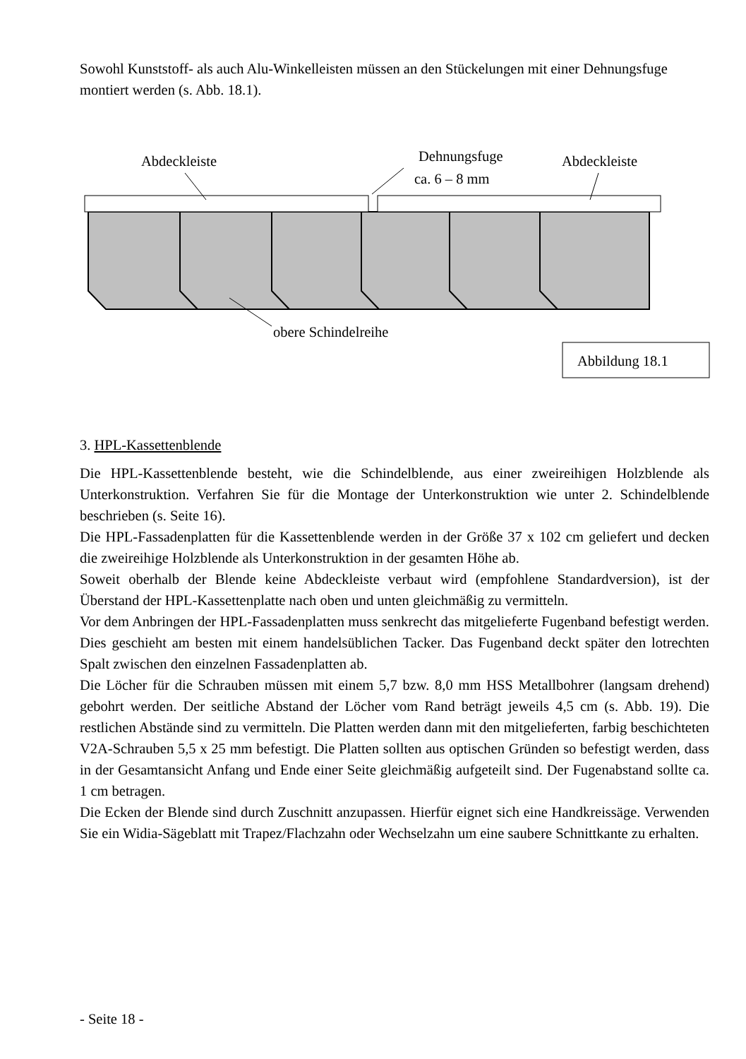Sowohl Kunststoff- als auch Alu-Winkelleisten müssen an den Stückelungen mit einer Dehnungsfuge montiert werden (s. Abb. 18.1).
Abdeckleiste
Dehnungsfuge
ca. 6 – 8 mm
Abdeckleiste
obere Schindelreihe
Abbildung 18.1
3. HPL-Kassettenblende
Die HPL-Kassettenblende besteht, wie die Schindelblende, aus einer zweireihigen Holzblende als Unterkonstruktion. Verfahren Sie für die Montage der Unterkonstruktion wie unter 2. Schindelblende beschrieben (s. Seite 16).
Die HPL-Fassadenplatten für die Kassettenblende werden in der Größe 37 x 102 cm geliefert und decken die zweireihige Holzblende als Unterkonstruktion in der gesamten Höhe ab.
Soweit oberhalb der Blende keine Abdeckleiste verbaut wird (empfohlene Standardversion), ist der Überstand der HPL-Kassettenplatte nach oben und unten gleichmäßig zu vermitteln.
Vor dem Anbringen der HPL-Fassadenplatten muss senkrecht das mitgelieferte Fugenband befestigt werden. Dies geschieht am besten mit einem handelsüblichen Tacker. Das Fugenband deckt später den lotrechten Spalt zwischen den einzelnen Fassadenplatten ab.
Die Löcher für die Schrauben müssen mit einem 5,7 bzw. 8,0 mm HSS Metallbohrer (langsam drehend) gebohrt werden. Der seitliche Abstand der Löcher vom Rand beträgt jeweils 4,5 cm (s. Abb. 19). Die restlichen Abstände sind zu vermitteln. Die Platten werden dann mit den mitgelieferten, farbig beschichteten V2A-Schrauben 5,5 x 25 mm befestigt. Die Platten sollten aus optischen Gründen so befestigt werden, dass in der Gesamtansicht Anfang und Ende einer Seite gleichmäßig aufgeteilt sind. Der Fugenabstand sollte ca. 1 cm betragen.
Die Ecken der Blende sind durch Zuschnitt anzupassen. Hierfür eignet sich eine Handkreissäge. Verwenden Sie ein Widia-Sägeblatt mit Trapez/Flachzahn oder Wechselzahn um eine saubere Schnittkante zu erhalten.
- Seite 18 -